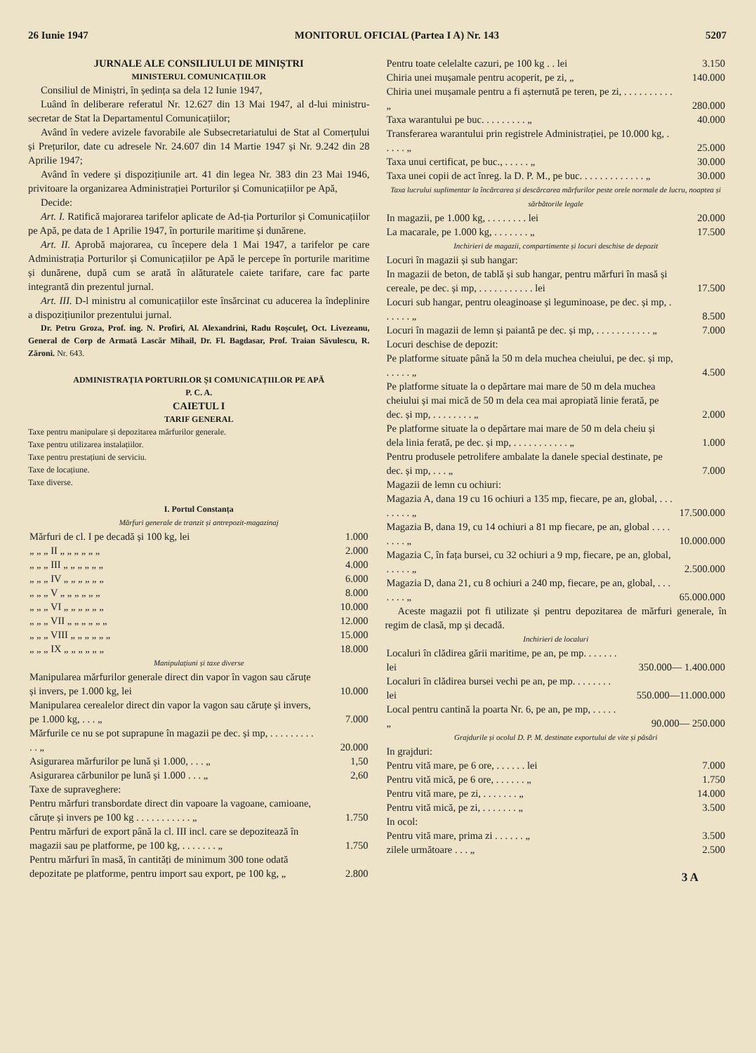26 Iunie 1947 MONITORUL OFICIAL (Partea I A) Nr. 143 5207
JURNALE ALE CONSILIULUI DE MINIȘTRI
MINISTERUL COMUNICAȚIILOR
Consiliul de Miniștri, în ședința sa dela 12 Iunie 1947,
Luând în deliberare referatul Nr. 12.627 din 13 Mai 1947, al d-lui ministru-secretar de Stat la Departamentul Comunicațiilor;
Având în vedere avizele favorabile ale Subsecretariatului de Stat al Comerțului și Prețurilor, date cu adresele Nr. 24.607 din 14 Martie 1947 și Nr. 9.242 din 28 Aprilie 1947;
Având în vedere și dispozițiunile art. 41 din legea Nr. 383 din 23 Mai 1946, privitoare la organizarea Administrației Porturilor și Comunicațiilor pe Apă,
Decide:
Art. I. Ratifică majorarea tarifelor aplicate de Ad-ția Porturilor și Comunicațiilor pe Apă, pe data de 1 Aprilie 1947, în porturile maritime și dunărene.
Art. II. Aprobă majorarea, cu începere dela 1 Mai 1947, a tarifelor pe care Administrația Porturilor și Comunicațiilor pe Apă le percepe în porturile maritime și dunărene, după cum se arată în alăturatele caiete tarifare, care fac parte integrantă din prezentul jurnal.
Art. III. D-l ministru al comunicațiilor este însărcinat cu aducerea la îndeplinire a dispozițiunilor prezentului jurnal.
Dr. Petru Groza, Prof. ing. N. Profiri, Al. Alexandrini, Radu Roșculeț, Oct. Livezeanu, General de Corp de Armată Lascăr Mihail, Dr. Fl. Bagdasar, Prof. Traian Săvulescu, R. Zăroni. Nr. 643.
ADMINISTRAȚIA PORTURILOR ȘI COMUNICAȚIILOR PE APĂ
P. C. A.
CAIETUL I
TARIF GENERAL
Taxe pentru manipulare și depozitarea mărfurilor generale.
Taxe pentru utilizarea instalațiilor.
Taxe pentru prestațiuni de serviciu.
Taxe de locațiune.
Taxe diverse.
I. Portul Constanța
Mărfuri generale de tranzit și antrepozit-magazinaj
| Mărfuri de cl. I pe decadă și 100 kg, lei | 1.000 |
| „ „ „ II „ „ „ „ „ „ | 2.000 |
| „ „ „ III „ „ „ „ „ „ | 4.000 |
| „ „ „ IV „ „ „ „ „ „ | 6.000 |
| „ „ „ V „ „ „ „ „ „ | 8.000 |
| „ „ „ VI „ „ „ „ „ „ | 10.000 |
| „ „ „ VII „ „ „ „ „ „ | 12.000 |
| „ „ „ VIII „ „ „ „ „ „ | 15.000 |
| „ „ „ IX „ „ „ „ „ „ | 18.000 |
Manipulațiuni și taxe diverse
| Manipularea mărfurilor generale direct din vapor în vagon sau căruțe și invers, pe 1.000 kg, lei | 10.000 |
| Manipularea cerealelor direct din vapor la vagon sau căruțe și invers, pe 1.000 kg, . . . „ | 7.000 |
| Mărfurile ce nu se pot suprapune în magazii pe dec. și mp, . . . . . . . . . . . „ | 20.000 |
| Asigurarea mărfurilor pe lună și 1.000, . . . „ | 1,50 |
| Asigurarea cărbunilor pe lună și 1.000 . . . „ | 2,60 |
| Taxe de supraveghere: | |
| Pentru mărfuri transbordate direct din vapoare la vagoane, camioane, căruțe și invers pe 100 kg . . . . . . . . . . . „ | 1.750 |
| Pentru mărfuri de export până la cl. III incl. care se depozitează în magazii sau pe platforme, pe 100 kg, . . . . . . . „ | 1.750 |
| Pentru mărfuri în masă, în cantități de minimum 300 tone odată depozitate pe platforme, pentru import sau export, pe 100 kg, „ | 2.800 |
| Pentru toate celelalte cazuri, pe 100 kg . . lei | 3.150 |
| Chiria unei mușamale pentru acoperit, pe zi, „ | 140.000 |
| Chiria unei mușamale pentru a fi așternută pe teren, pe zi, . . . . . . . . . . „ | 280.000 |
| Taxa warantului pe buc. . . . . . . . . „ | 40.000 |
| Transferarea warantului prin registrele Administrației, pe 10.000 kg, . . . . . „ | 25.000 |
| Taxa unui certificat, pe buc., . . . . . „ | 30.000 |
| Taxa unei copii de act înreg. la D. P. M., pe buc. . . . . . . . . . . . . „ | 30.000 |
Taxa lucrului suplimentar la încărcarea și descărcarea mărfurilor peste orele normale de lucru, noaptea și sărbătorile legale
| In magazii, pe 1.000 kg, . . . . . . . . lei | 20.000 |
| La macarale, pe 1.000 kg, . . . . . . . „ | 17.500 |
Inchirieri de magazii, compartimente și locuri deschise de depozit
| Locuri în magazii și sub hangar: | |
| In magazii de beton, de tablă și sub hangar, pentru mărfuri în masă și cereale, pe dec. și mp, . . . . . . . . . . . lei | 17.500 |
| Locuri sub hangar, pentru oleaginoase și leguminoase, pe dec. și mp, . . . . . . „ | 8.500 |
| Locuri în magazii de lemn și paiantă pe dec. și mp, . . . . . . . . . . . „ | 7.000 |
| Locuri deschise de depozit: | |
| Pe platforme situate până la 50 m dela muchea cheiului, pe dec. și mp, . . . . . „ | 4.500 |
| Pe platforme situate la o depărtare mai mare de 50 m dela muchea cheiului și mai mică de 50 m dela cea mai apropiată linie ferată, pe dec. și mp, . . . . . . . . „ | 2.000 |
| Pe platforme situate la o depărtare mai mare de 50 m dela cheiu și dela linia ferată, pe dec. și mp, . . . . . . . . . . . „ | 1.000 |
| Pentru produsele petrolifere ambalate la danele special destinate, pe dec. și mp, . . . „ | 7.000 |
| Magazii de lemn cu ochiuri: | |
| Magazia A, dana 19 cu 16 ochiuri a 135 mp, fiecare, pe an, global, . . . . . . . . „ | 17.500.000 |
| Magazia B, dana 19, cu 14 ochiuri a 81 mp fiecare, pe an, global . . . . . . . . „ | 10.000.000 |
| Magazia C, în fața bursei, cu 32 ochiuri a 9 mp, fiecare, pe an, global, . . . . . „ | 2.500.000 |
| Magazia D, dana 21, cu 8 ochiuri a 240 mp, fiecare, pe an, global, . . . . . . . „ | 65.000.000 |
Aceste magazii pot fi utilizate și pentru depozitarea de mărfuri generale, în regim de clasă, mp și decadă.
Inchirieri de localuri
| Localuri în clădirea gării maritime, pe an, pe mp. . . . . . . lei | 350.000— 1.400.000 |
| Localuri în clădirea bursei vechi pe an, pe mp. . . . . . . . lei | 550.000—11.000.000 |
| Local pentru cantină la poarta Nr. 6, pe an, pe mp, . . . . . „ | 90.000— 250.000 |
Grajdurile și ocolul D. P. M. destinate exportului de vite și păsări
| In grajduri: | |
| Pentru vită mare, pe 6 ore, . . . . . . lei | 7.000 |
| Pentru vită mică, pe 6 ore, . . . . . . „ | 1.750 |
| Pentru vită mare, pe zi, . . . . . . . „ | 14.000 |
| Pentru vită mică, pe zi, . . . . . . . „ | 3.500 |
| In ocol: | |
| Pentru vită mare, prima zi . . . . . . „ | 3.500 |
| zilele următoare . . . „ | 2.500 |
3 A